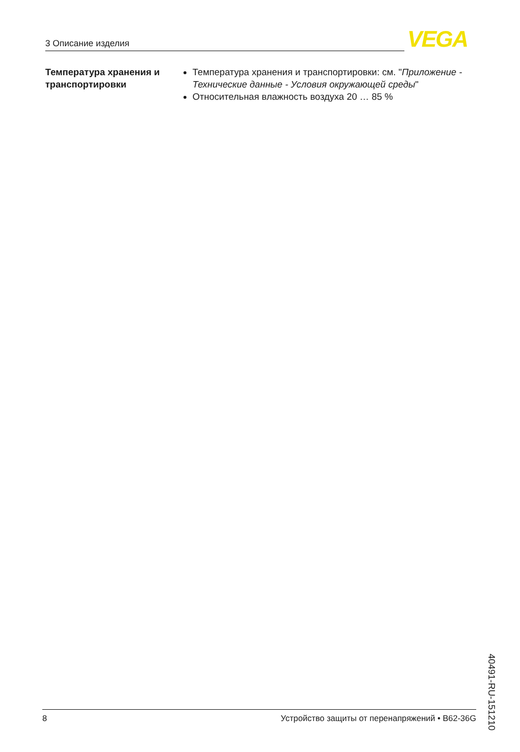3 Описание изделия VEGA
Температура хранения и транспортировки
Температура хранения и транспортировки: см. "Приложение - Технические данные - Условия окружающей среды"
Относительная влажность воздуха 20 … 85 %
40491-RU-151210
8 Устройство защиты от перенапряжений • B62-36G